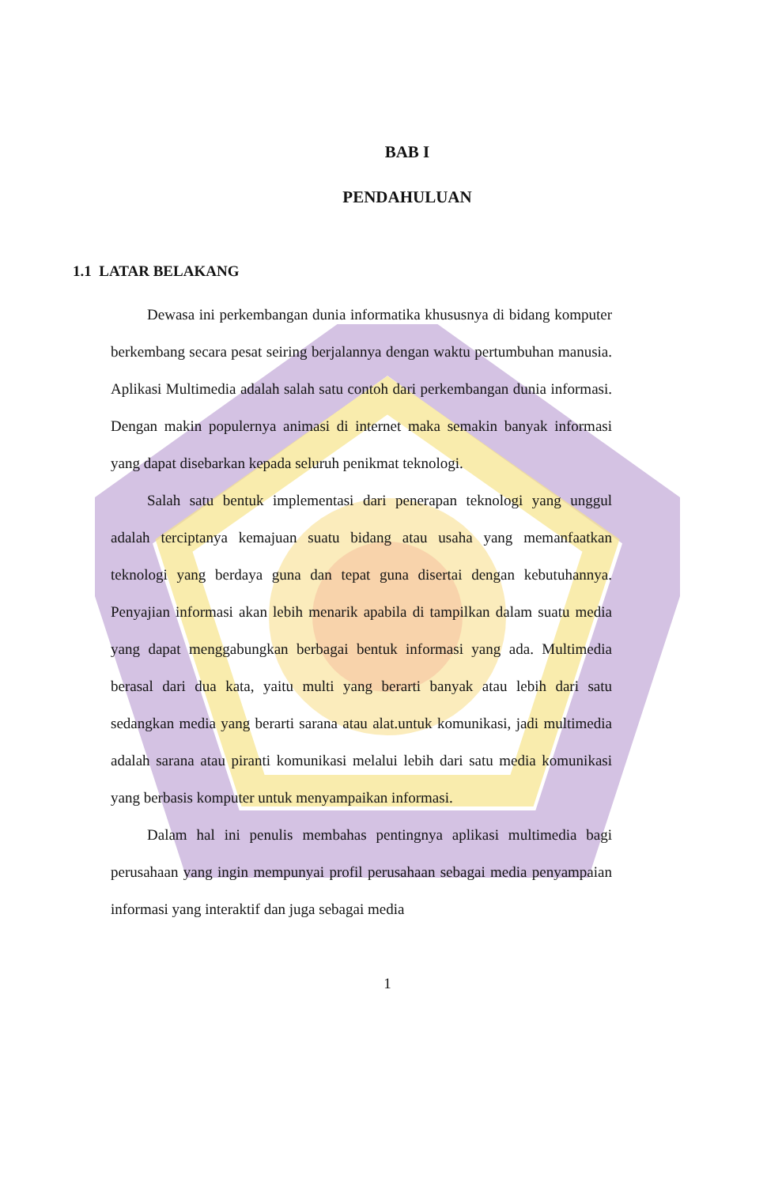BAB I
PENDAHULUAN
1.1 LATAR BELAKANG
Dewasa ini perkembangan dunia informatika khususnya di bidang komputer berkembang secara pesat seiring berjalannya dengan waktu pertumbuhan manusia. Aplikasi Multimedia adalah salah satu contoh dari perkembangan dunia informasi. Dengan makin populernya animasi di internet maka semakin banyak informasi yang dapat disebarkan kepada seluruh penikmat teknologi.
Salah satu bentuk implementasi dari penerapan teknologi yang unggul adalah terciptanya kemajuan suatu bidang atau usaha yang memanfaatkan teknologi yang berdaya guna dan tepat guna disertai dengan kebutuhannya. Penyajian informasi akan lebih menarik apabila di tampilkan dalam suatu media yang dapat menggabungkan berbagai bentuk informasi yang ada. Multimedia berasal dari dua kata, yaitu multi yang berarti banyak atau lebih dari satu sedangkan media yang berarti sarana atau alat.untuk komunikasi, jadi multimedia adalah sarana atau piranti komunikasi melalui lebih dari satu media komunikasi yang berbasis komputer untuk menyampaikan informasi.
Dalam hal ini penulis membahas pentingnya aplikasi multimedia bagi perusahaan yang ingin mempunyai profil perusahaan sebagai media penyampaian informasi yang interaktif dan juga sebagai media
1